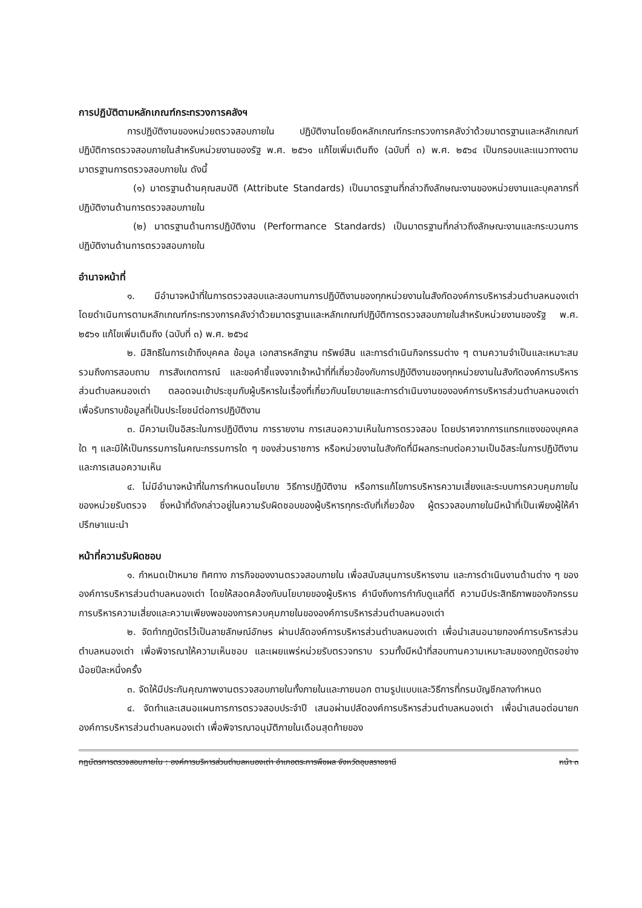การปฏิบัติตามหลักเกณฑ์กระทรวงการคลังฯ
การปฏิบัติงานของหน่วยตรวจสอบภายใน ปฏิบัติงานโดยยึดหลักเกณฑ์กระทรวงการคลังว่าด้วยมาตรฐานและหลักเกณฑ์ปฏิบัติการตรวจสอบภายในสำหรับหน่วยงานของรัฐ พ.ศ. ๒๕๖๑ แก้ไขเพิ่มเติมถึง (ฉบับที่ ๓) พ.ศ. ๒๕๖๔ เป็นกรอบและแนวทางตามมาตรฐานการตรวจสอบภายใน ดังนี้
(๑) มาตรฐานด้านคุณสมบัติ (Attribute Standards) เป็นมาตรฐานที่กล่าวถึงลักษณะงานของหน่วยงานและบุคลากรที่ปฏิบัติงานด้านการตรวจสอบภายใน
(๒) มาตรฐานด้านการปฏิบัติงาน (Performance Standards) เป็นมาตรฐานที่กล่าวถึงลักษณะงานและกระบวนการปฏิบัติงานด้านการตรวจสอบภายใน
อำนาจหน้าที่
๑. มีอำนาจหน้าที่ในการตรวจสอบและสอบทานการปฏิบัติงานของทุกหน่วยงานในสังกัดองค์การบริหารส่วนตำบลหนองเต่า โดยดำเนินการตามหลักเกณฑ์กระทรวงการคลังว่าด้วยมาตรฐานและหลักเกณฑ์ปฏิบัติการตรวจสอบภายในสำหรับหน่วยงานของรัฐ พ.ศ. ๒๕๖๑ แก้ไขเพิ่มเติมถึง (ฉบับที่ ๓) พ.ศ. ๒๕๖๔
๒. มีสิทธิในการเข้าถึงบุคคล ข้อมูล เอกสารหลักฐาน ทรัพย์สิน และการดำเนินกิจกรรมต่าง ๆ ตามความจำเป็นและเหมาะสม รวมถึงการสอบถาม การสังเกตการณ์ และขอคำชี้แจงจากเจ้าหน้าที่ที่เกี่ยวข้องกับการปฏิบัติงานของทุกหน่วยงานในสังกัดองค์การบริหารส่วนตำบลหนองเต่า ตลอดจนเข้าประชุมกับผู้บริหารในเรื่องที่เกี่ยวกับนโยบายและการดำเนินงานขององค์การบริหารส่วนตำบลหนองเต่า เพื่อรับทราบข้อมูลที่เป็นประโยชน์ต่อการปฏิบัติงาน
๓. มีความเป็นอิสระในการปฏิบัติงาน การรายงาน การเสนอความเห็นในการตรวจสอบ โดยปราศจากการแทรกแซงของบุคคลใด ๆ และมิให้เป็นกรรมการในคณะกรรมการใด ๆ ของส่วนราชการ หรือหน่วยงานในสังกัดที่มีผลกระทบต่อความเป็นอิสระในการปฏิบัติงาน และการเสนอความเห็น
๔. ไม่มีอำนาจหน้าที่ในการกำหนดนโยบาย วิธีการปฏิบัติงาน หรือการแก้ไขการบริหารความเสี่ยงและระบบการควบคุมภายในของหน่วยรับตรวจ ซึ่งหน้าที่ดังกล่าวอยู่ในความรับผิดชอบของผู้บริหารทุกระดับที่เกี่ยวข้อง ผู้ตรวจสอบภายในมีหน้าที่เป็นเพียงผู้ให้คำปรึกษาแนะนำ
หน้าที่ความรับผิดชอบ
๑. กำหนดเป้าหมาย ทิศทาง ภารกิจของงานตรวจสอบภายใน เพื่อสนับสนุนการบริหารงาน และการดำเนินงานด้านต่าง ๆ ขององค์การบริหารส่วนตำบลหนองเต่า โดยให้สอดคล้องกับนโยบายของผู้บริหาร คำนึงถึงการกำกับดูแลที่ดี ความมีประสิทธิภาพของกิจกรรมการบริหารความเสี่ยงและความเพียงพอของการควบคุมภายในขององค์การบริหารส่วนตำบลหนองเต่า
๒. จัดทำกฎบัตรไว้เป็นลายลักษณ์อักษร ผ่านปลัดองค์การบริหารส่วนตำบลหนองเต่า เพื่อนำเสนอนายกองค์การบริหารส่วนตำบลหนองเต่า เพื่อพิจารณาให้ความเห็นชอบ และเผยแพร่หน่วยรับตรวจทราบ รวมทั้งมีหน้าที่สอบทานความเหมาะสมของกฎบัตรอย่างน้อยปีละหนึ่งครั้ง
๓. จัดให้มีประกันคุณภาพงานตรวจสอบภายในทั้งภายในและภายนอก ตามรูปแบบและวิธีการที่กรมบัญชีกลางกำหนด
๔. จัดทำและเสนอแผนการการตรวจสอบประจำปี เสนอผ่านปลัดองค์การบริหารส่วนตำบลหนองเต่า เพื่อนำเสนอต่อนายกองค์การบริหารส่วนตำบลหนองเต่า เพื่อพิจารณาอนุมัติภายในเดือนสุดท้ายของ
กฎบัตรการตรวจสอบภายใน : องค์การบริหารส่วนตำบลหนองเต่า อำเภอตระการพืชผล จังหวัดอุบลราชธานี หน้า ๓